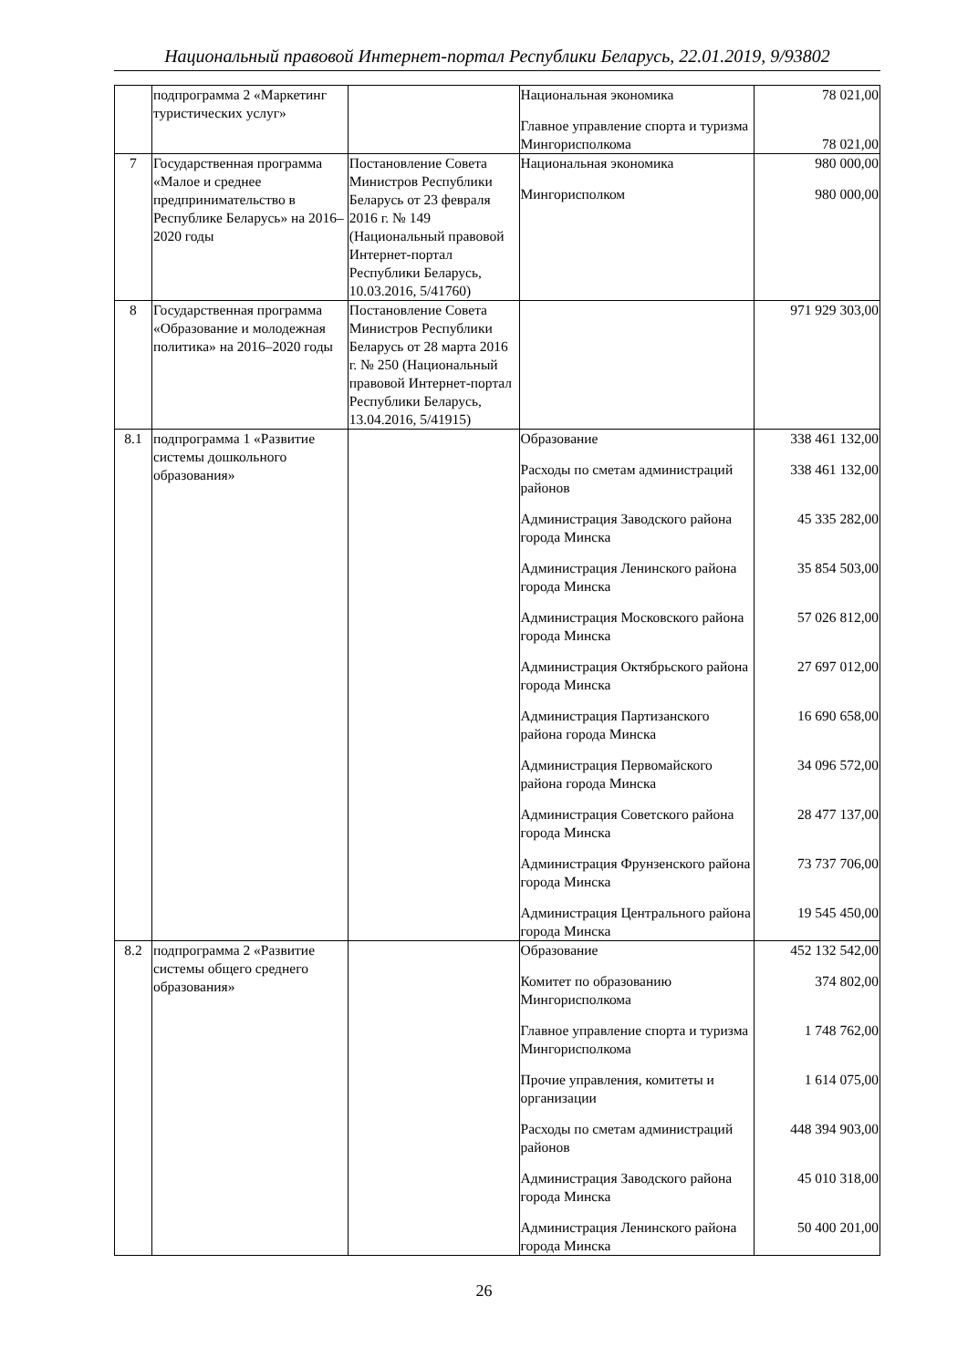Национальный правовой Интернет-портал Республики Беларусь, 22.01.2019, 9/93802
| | подпрограмма 2 «Маркетинг туристических услуг» | | Национальная экономика Главное управление спорта и туризма Мингорисполкома | 78 021,00 78 021,00 |
| 7 | Государственная программа «Малое и среднее предпринимательство в Республике Беларусь» на 2016–2020 годы | Постановление Совета Министров Республики Беларусь от 23 февраля 2016 г. № 149 (Национальный правовой Интернет-портал Республики Беларусь, 10.03.2016, 5/41760) | Национальная экономика Мингорисполком | 980 000,00 980 000,00 |
| 8 | Государственная программа «Образование и молодежная политика» на 2016–2020 годы | Постановление Совета Министров Республики Беларусь от 28 марта 2016 г. № 250 (Национальный правовой Интернет-портал Республики Беларусь, 13.04.2016, 5/41915) | | 971 929 303,00 |
| 8.1 | подпрограмма 1 «Развитие системы дошкольного образования» | | Образование Расходы по сметам администраций районов Администрация Заводского района города Минска Администрация Ленинского района города Минска Администрация Московского района города Минска Администрация Октябрьского района города Минска Администрация Партизанского района города Минска Администрация Первомайского района города Минска Администрация Советского района города Минска Администрация Фрунзенского района города Минска Администрация Центрального района города Минска | 338 461 132,00 338 461 132,00 45 335 282,00 35 854 503,00 57 026 812,00 27 697 012,00 16 690 658,00 34 096 572,00 28 477 137,00 73 737 706,00 19 545 450,00 |
| 8.2 | подпрограмма 2 «Развитие системы общего среднего образования» | | Образование Комитет по образованию Мингорисполкома Главное управление спорта и туризма Мингорисполкома Прочие управления, комитеты и организации Расходы по сметам администраций районов Администрация Заводского района города Минска Администрация Ленинского района города Минска | 452 132 542,00 374 802,00 1 748 762,00 1 614 075,00 448 394 903,00 45 010 318,00 50 400 201,00 |
26